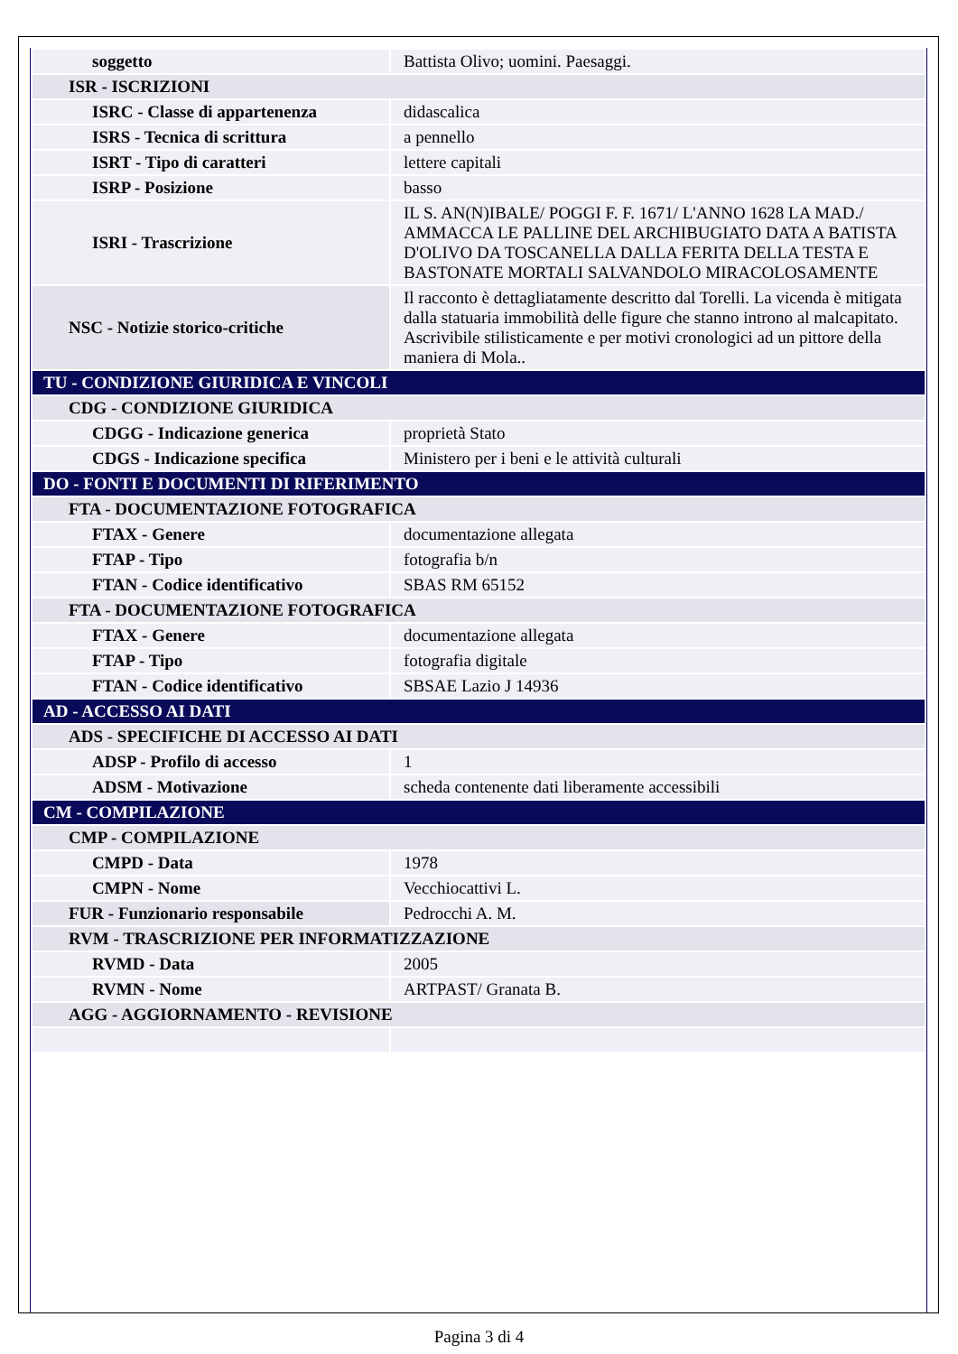| soggetto | Battista Olivo; uomini. Paesaggi. |
| ISR - ISCRIZIONI | |
| ISRC - Classe di appartenenza | didascalica |
| ISRS - Tecnica di scrittura | a pennello |
| ISRT - Tipo di caratteri | lettere capitali |
| ISRP - Posizione | basso |
| ISRI - Trascrizione | IL S. AN(N)IBALE/ POGGI F. F. 1671/ L'ANNO 1628 LA MAD./ AMMACCA LE PALLINE DEL ARCHIBUGIATO DATA A BATISTA D'OLIVO DA TOSCANELLA DALLA FERITA DELLA TESTA E BASTONATE MORTALI SALVANDOLO MIRACOLOSAMENTE |
| NSC - Notizie storico-critiche | Il racconto è dettagliatamente descritto dal Torelli. La vicenda è mitigata dalla statuaria immobilità delle figure che stanno introno al malcapitato. Ascrivibile stilisticamente e per motivi cronologici ad un pittore della maniera di Mola.. |
| TU - CONDIZIONE GIURIDICA E VINCOLI | |
| CDG - CONDIZIONE GIURIDICA | |
| CDGG - Indicazione generica | proprietà Stato |
| CDGS - Indicazione specifica | Ministero per i beni e le attività culturali |
| DO - FONTI E DOCUMENTI DI RIFERIMENTO | |
| FTA - DOCUMENTAZIONE FOTOGRAFICA | |
| FTAX - Genere | documentazione allegata |
| FTAP - Tipo | fotografia b/n |
| FTAN - Codice identificativo | SBAS RM 65152 |
| FTA - DOCUMENTAZIONE FOTOGRAFICA | |
| FTAX - Genere | documentazione allegata |
| FTAP - Tipo | fotografia digitale |
| FTAN - Codice identificativo | SBSAE Lazio J 14936 |
| AD - ACCESSO AI DATI | |
| ADS - SPECIFICHE DI ACCESSO AI DATI | |
| ADSP - Profilo di accesso | 1 |
| ADSM - Motivazione | scheda contenente dati liberamente accessibili |
| CM - COMPILAZIONE | |
| CMP - COMPILAZIONE | |
| CMPD - Data | 1978 |
| CMPN - Nome | Vecchiocattivi L. |
| FUR - Funzionario responsabile | Pedrocchi A. M. |
| RVM - TRASCRIZIONE PER INFORMATIZZAZIONE | |
| RVMD - Data | 2005 |
| RVMN - Nome | ARTPAST/ Granata B. |
| AGG - AGGIORNAMENTO - REVISIONE | |
Pagina 3 di 4